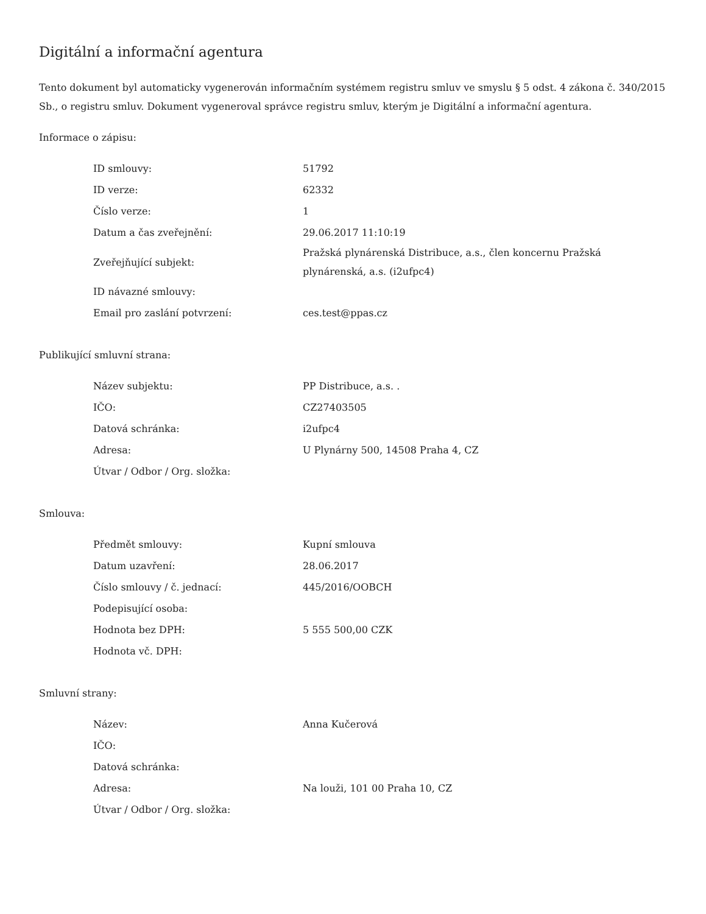Digitální a informační agentura
Tento dokument byl automaticky vygenerován informačním systémem registru smluv ve smyslu § 5 odst. 4 zákona č. 340/2015 Sb., o registru smluv. Dokument vygeneroval správce registru smluv, kterým je Digitální a informační agentura.
Informace o zápisu:
| ID smlouvy: | 51792 |
| ID verze: | 62332 |
| Číslo verze: | 1 |
| Datum a čas zveřejnění: | 29.06.2017 11:10:19 |
| Zveřejňující subjekt: | Pražská plynárenská Distribuce, a.s., člen koncernu Pražská plynárenská, a.s. (i2ufpc4) |
| ID návazné smlouvy: | |
| Email pro zaslání potvrzení: | ces.test@ppas.cz |
Publikující smluvní strana:
| Název subjektu: | PP Distribuce, a.s. . |
| IČO: | CZ27403505 |
| Datová schránka: | i2ufpc4 |
| Adresa: | U Plynárny 500, 14508 Praha 4, CZ |
| Útvar / Odbor / Org. složka: | |
Smlouva:
| Předmět smlouvy: | Kupní smlouva |
| Datum uzavření: | 28.06.2017 |
| Číslo smlouvy / č. jednací: | 445/2016/OOBCH |
| Podepisující osoba: | |
| Hodnota bez DPH: | 5 555 500,00 CZK |
| Hodnota vč. DPH: | |
Smluvní strany:
| Název: | Anna Kučerová |
| IČO: | |
| Datová schránka: | |
| Adresa: | Na louži, 101 00 Praha 10, CZ |
| Útvar / Odbor / Org. složka: | |